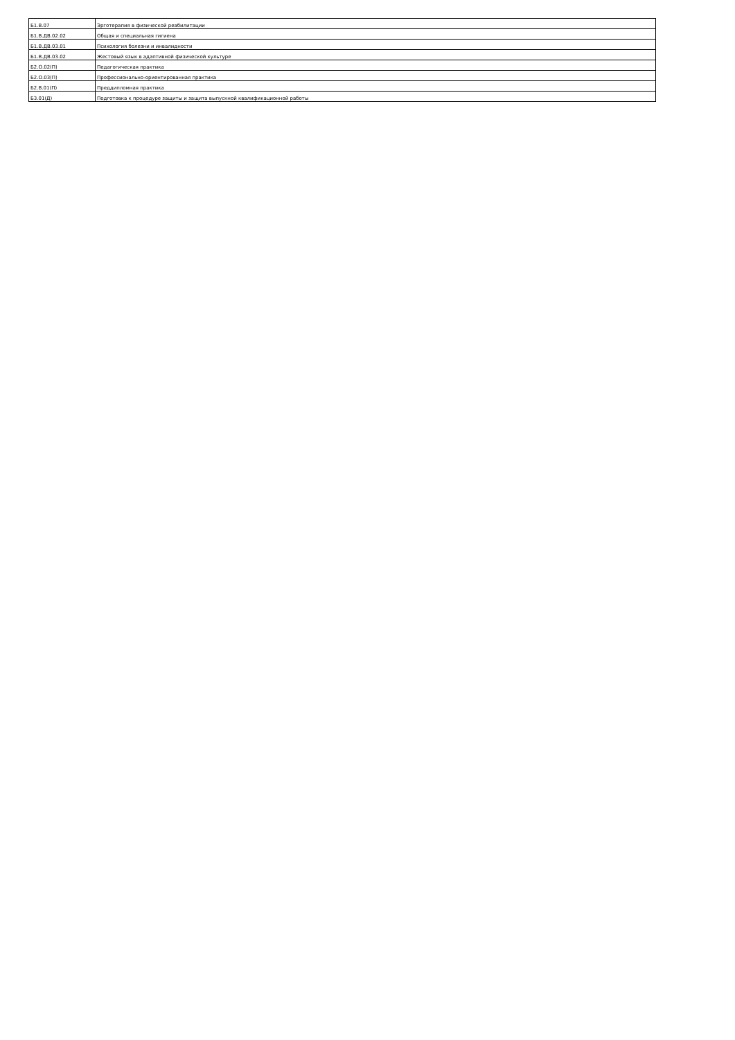| Б1.В.07 | Эрготерапия в физической реабилитации |
| Б1.В.ДВ.02.02 | Общая и специальная гигиена |
| Б1.В.ДВ.03.01 | Психология болезни и инвалидности |
| Б1.В.ДВ.03.02 | Жестовый язык в адаптивной физической культуре |
| Б2.О.02(П) | Педагогическая практика |
| Б2.О.03(П) | Профессионально-ориентированная практика |
| Б2.В.01(П) | Преддипломная практика |
| Б3.01(Д) | Подготовка к процедуре защиты и защита выпускной квалификационной работы |